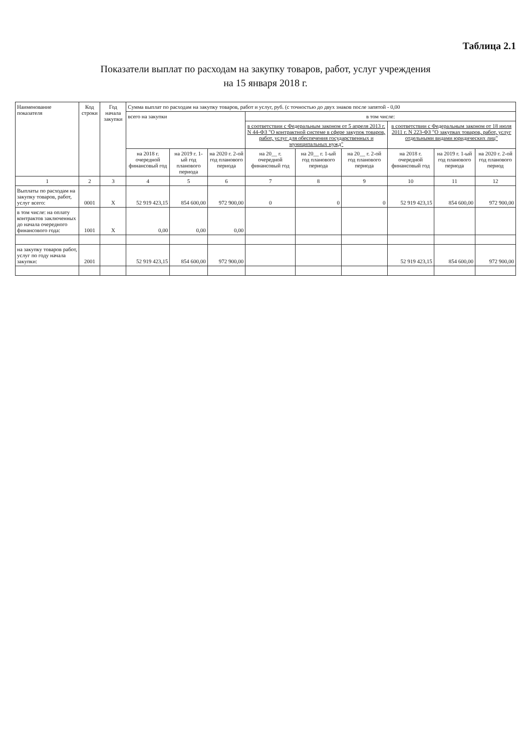Таблица 2.1
Показатели выплат по расходам на закупку товаров, работ, услуг учреждения
на 15 января 2018 г.
| Наименование показателя | Код строки | Год начала закупки | Сумма выплат по расходам на закупку товаров, работ и услуг, руб. (с точностью до двух знаков после запятой - 0,00 | | | | | | | | |
| --- | --- | --- | --- | --- | --- | --- | --- | --- | --- | --- | --- |
| | | | всего на закупки | | | в том числе: | | | | | |
| | | | | | | в соответствии с Федеральным законом от 5 апреля 2013 г. N 44-ФЗ "О контрактной системе в сфере закупок товаров, работ, услуг для обеспечения государственных и муниципальных нужд" | | | в соответствии с Федеральным законом от 18 июля 2011 г. N 223-ФЗ "О закупках товаров, работ, услуг отдельными видами юридических лиц" | | |
| | | | на 2018 г. очередной финансовый год | на 2019 г. 1-ый год планового периода | на 2020 г. 2-ой год планового периода | на 20__ г. очередной финансовый год | на 20__ г. 1-ый год планового периода | на 20__ г. 2-ой год планового периода | на 2018 г. очередной финансовый год | на 2019 г. 1-ый год планового периода | на 2020 г. 2-ой год планового период |
| 1 | 2 | 3 | 4 | 5 | 6 | 7 | 8 | 9 | 10 | 11 | 12 |
| Выплаты по расходам на закупку товаров, работ, услуг всего: | 0001 | X | 52 919 423,15 | 854 600,00 | 972 900,00 | 0 | 0 | 0 | 52 919 423,15 | 854 600,00 | 972 900,00 |
| в том числе: на оплату контрактов заключенных до начала очередного финансового года: | 1001 | X | 0,00 | 0,00 | 0,00 | | | | | | |
| на закупку товаров работ, услуг по году начала закупки: | 2001 | | 52 919 423,15 | 854 600,00 | 972 900,00 | | | | 52 919 423,15 | 854 600,00 | 972 900,00 |